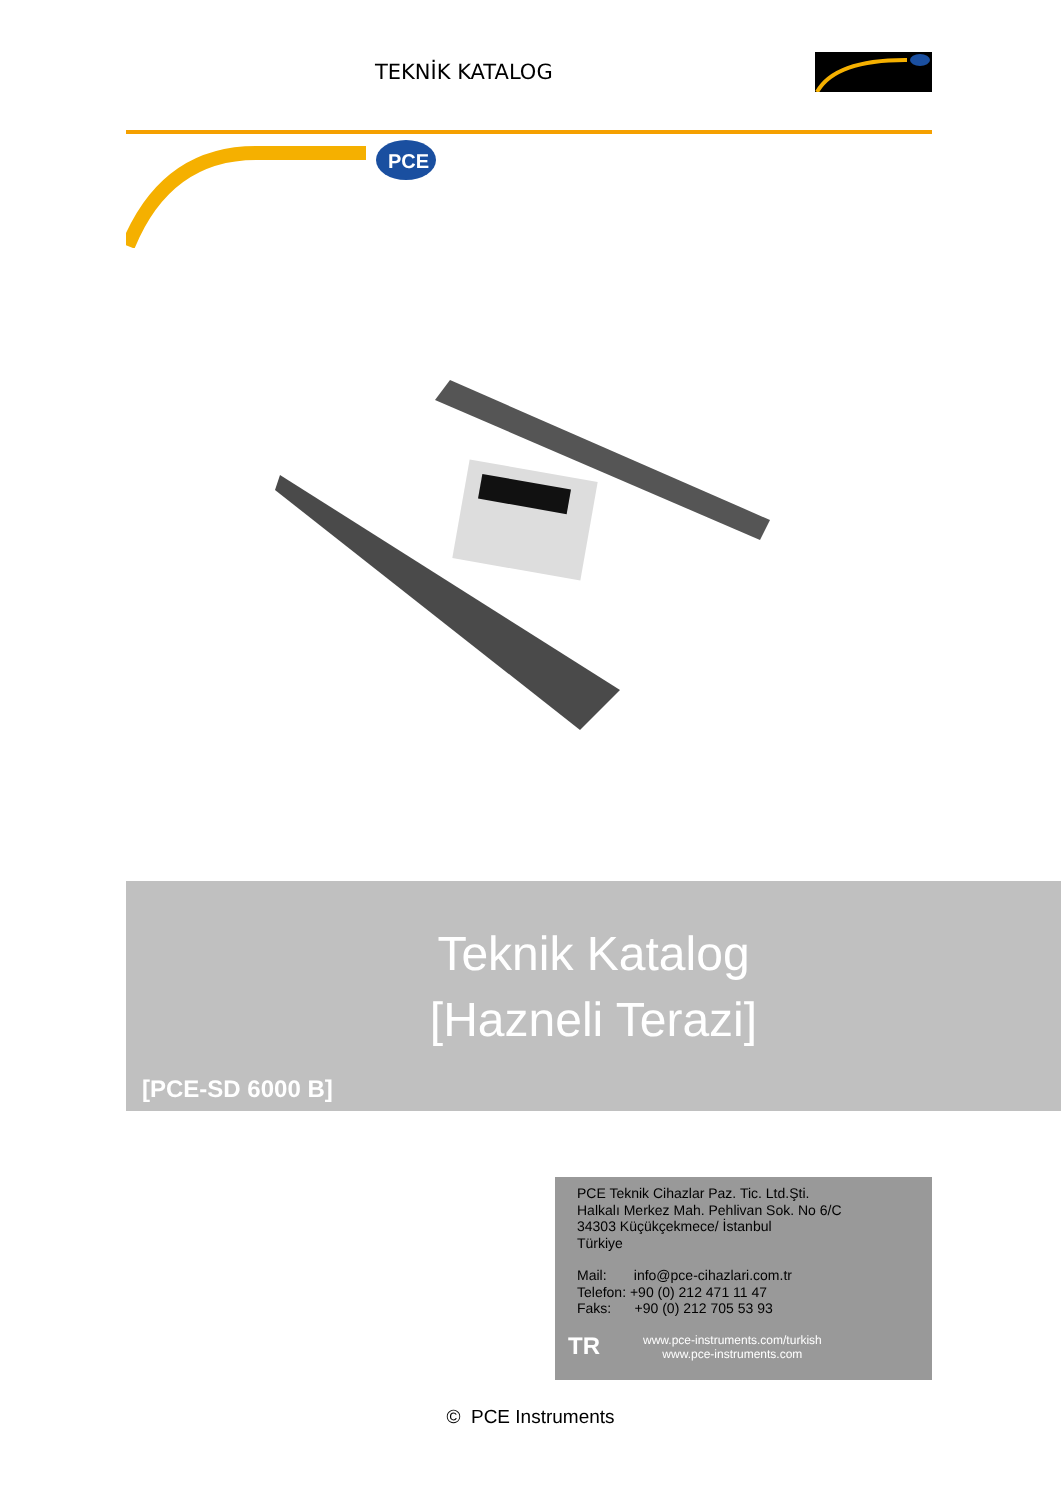TEKNİK KATALOG
PCE
Teknik Katalog
[Hazneli Terazi]
[PCE-SD 6000 B]
PCE Teknik Cihazlar Paz. Tic. Ltd.Şti.
Halkalı Merkez Mah. Pehlivan Sok. No 6/C
34303 Küçükçekmece/ İstanbul
Türkiye
Mail: info@pce-cihazlari.com.tr
Telefon: +90 (0) 212 471 11 47
Faks: +90 (0) 212 705 53 93
TR
www.pce-instruments.com/turkish
www.pce-instruments.com
© PCE Instruments